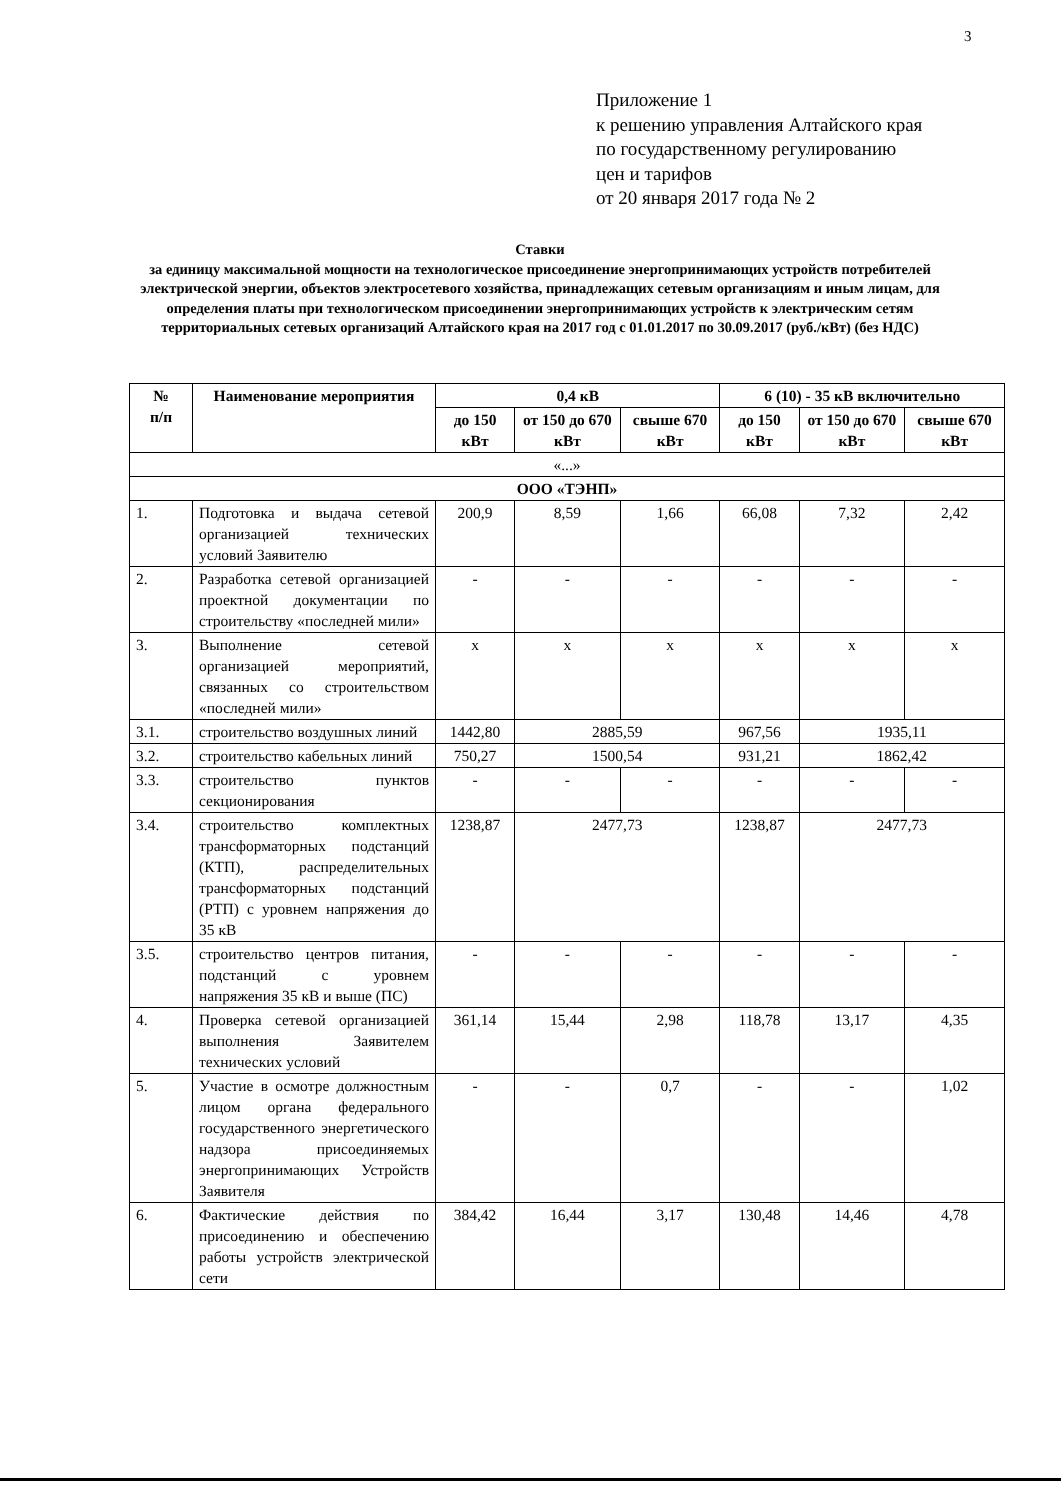3
Приложение 1
к решению управления Алтайского края
по государственному регулированию
цен и тарифов
от 20 января 2017 года № 2
Ставки
за единицу максимальной мощности на технологическое присоединение энергопринимающих устройств потребителей электрической энергии, объектов электросетевого хозяйства, принадлежащих сетевым организациям и иным лицам, для определения платы при технологическом присоединении энергопринимающих устройств к электрическим сетям территориальных сетевых организаций Алтайского края на 2017 год с 01.01.2017 по 30.09.2017 (руб./кВт) (без НДС)
| № п/п | Наименование мероприятия | 0,4 кВ | | | 6 (10) - 35 кВ включительно | | |
| --- | --- | --- | --- | --- | --- | --- | --- |
| | | до 150 кВт | от 150 до 670 кВт | свыше 670 кВт | до 150 кВт | от 150 до 670 кВт | свыше 670 кВт |
| «...» | | | | | | | |
| ООО «ТЭНП» | | | | | | | |
| 1. | Подготовка и выдача сетевой организацией технических условий Заявителю | 200,9 | 8,59 | 1,66 | 66,08 | 7,32 | 2,42 |
| 2. | Разработка сетевой организацией проектной документации по строительству «последней мили» | - | - | - | - | - | - |
| 3. | Выполнение сетевой организацией мероприятий, связанных со строительством «последней мили» | х | х | х | х | х | х |
| 3.1. | строительство воздушных линий | 1442,80 | 2885,59 | | 967,56 | 1935,11 | |
| 3.2. | строительство кабельных линий | 750,27 | 1500,54 | | 931,21 | 1862,42 | |
| 3.3. | строительство пунктов секционирования | - | - | - | - | - | - |
| 3.4. | строительство комплектных трансформаторных подстанций (КТП), распределительных трансформаторных подстанций (РТП) с уровнем напряжения до 35 кВ | 1238,87 | 2477,73 | | 1238,87 | 2477,73 | |
| 3.5. | строительство центров питания, подстанций с уровнем напряжения 35 кВ и выше (ПС) | - | - | - | - | - | - |
| 4. | Проверка сетевой организацией выполнения Заявителем технических условий | 361,14 | 15,44 | 2,98 | 118,78 | 13,17 | 4,35 |
| 5. | Участие в осмотре должностным лицом органа федерального государственного энергетического надзора присоединяемых энергопринимающих Устройств Заявителя | - | - | 0,7 | - | - | 1,02 |
| 6. | Фактические действия по присоединению и обеспечению работы устройств электрической сети | 384,42 | 16,44 | 3,17 | 130,48 | 14,46 | 4,78 |